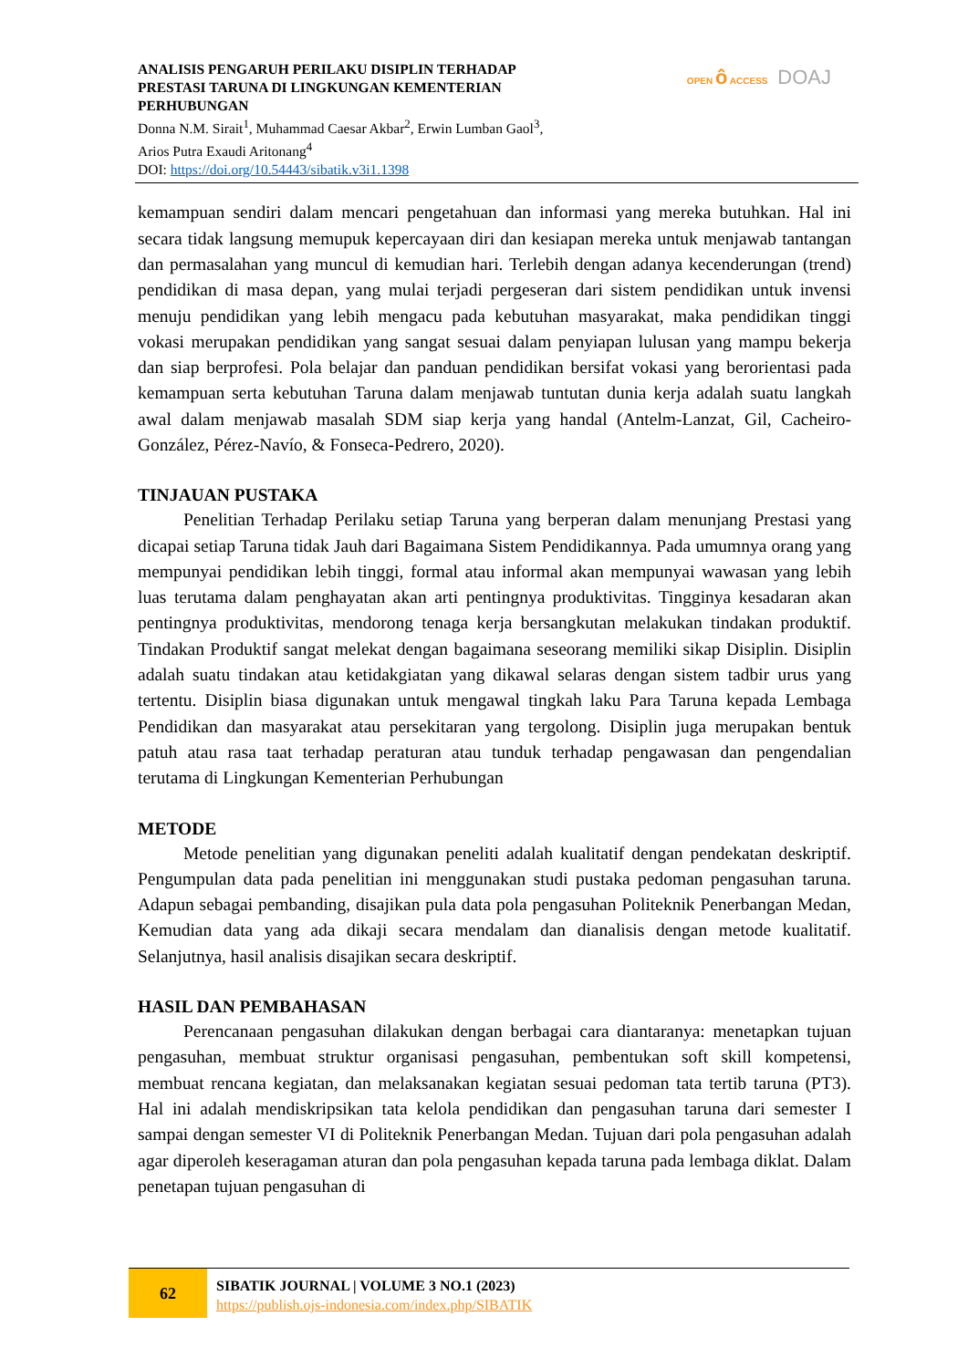ANALISIS PENGARUH PERILAKU DISIPLIN TERHADAP
PRESTASI TARUNA DI LINGKUNGAN KEMENTERIAN
PERHUBUNGAN
Donna N.M. Sirait<sup>1</sup>, Muhammad Caesar Akbar<sup>2</sup>, Erwin Lumban Gaol<sup>3</sup>,
Arios Putra Exaudi Aritonang<sup>4</sup>
DOI: https://doi.org/10.54443/sibatik.v3i1.1398
OPEN ô ACCESS DOAJ
kemampuan sendiri dalam mencari pengetahuan dan informasi yang mereka butuhkan. Hal ini secara tidak langsung memupuk kepercayaan diri dan kesiapan mereka untuk menjawab tantangan dan permasalahan yang muncul di kemudian hari. Terlebih dengan adanya kecenderungan (trend) pendidikan di masa depan, yang mulai terjadi pergeseran dari sistem pendidikan untuk invensi menuju pendidikan yang lebih mengacu pada kebutuhan masyarakat, maka pendidikan tinggi vokasi merupakan pendidikan yang sangat sesuai dalam penyiapan lulusan yang mampu bekerja dan siap berprofesi. Pola belajar dan panduan pendidikan bersifat vokasi yang berorientasi pada kemampuan serta kebutuhan Taruna dalam menjawab tuntutan dunia kerja adalah suatu langkah awal dalam menjawab masalah SDM siap kerja yang handal (Antelm-Lanzat, Gil, Cacheiro-González, Pérez-Navío, & Fonseca-Pedrero, 2020).
TINJAUAN PUSTAKA
Penelitian Terhadap Perilaku setiap Taruna yang berperan dalam menunjang Prestasi yang dicapai setiap Taruna tidak Jauh dari Bagaimana Sistem Pendidikannya. Pada umumnya orang yang mempunyai pendidikan lebih tinggi, formal atau informal akan mempunyai wawasan yang lebih luas terutama dalam penghayatan akan arti pentingnya produktivitas. Tingginya kesadaran akan pentingnya produktivitas, mendorong tenaga kerja bersangkutan melakukan tindakan produktif. Tindakan Produktif sangat melekat dengan bagaimana seseorang memiliki sikap Disiplin. Disiplin adalah suatu tindakan atau ketidakgiatan yang dikawal selaras dengan sistem tadbir urus yang tertentu. Disiplin biasa digunakan untuk mengawal tingkah laku Para Taruna kepada Lembaga Pendidikan dan masyarakat atau persekitaran yang tergolong. Disiplin juga merupakan bentuk patuh atau rasa taat terhadap peraturan atau tunduk terhadap pengawasan dan pengendalian terutama di Lingkungan Kementerian Perhubungan
METODE
Metode penelitian yang digunakan peneliti adalah kualitatif dengan pendekatan deskriptif. Pengumpulan data pada penelitian ini menggunakan studi pustaka pedoman pengasuhan taruna. Adapun sebagai pembanding, disajikan pula data pola pengasuhan Politeknik Penerbangan Medan, Kemudian data yang ada dikaji secara mendalam dan dianalisis dengan metode kualitatif. Selanjutnya, hasil analisis disajikan secara deskriptif.
HASIL DAN PEMBAHASAN
Perencanaan pengasuhan dilakukan dengan berbagai cara diantaranya: menetapkan tujuan pengasuhan, membuat struktur organisasi pengasuhan, pembentukan soft skill kompetensi, membuat rencana kegiatan, dan melaksanakan kegiatan sesuai pedoman tata tertib taruna (PT3). Hal ini adalah mendiskripsikan tata kelola pendidikan dan pengasuhan taruna dari semester I sampai dengan semester VI di Politeknik Penerbangan Medan. Tujuan dari pola pengasuhan adalah agar diperoleh keseragaman aturan dan pola pengasuhan kepada taruna pada lembaga diklat. Dalam penetapan tujuan pengasuhan di
62
SIBATIK JOURNAL | VOLUME 3 NO.1 (2023)
https://publish.ojs-indonesia.com/index.php/SIBATIK